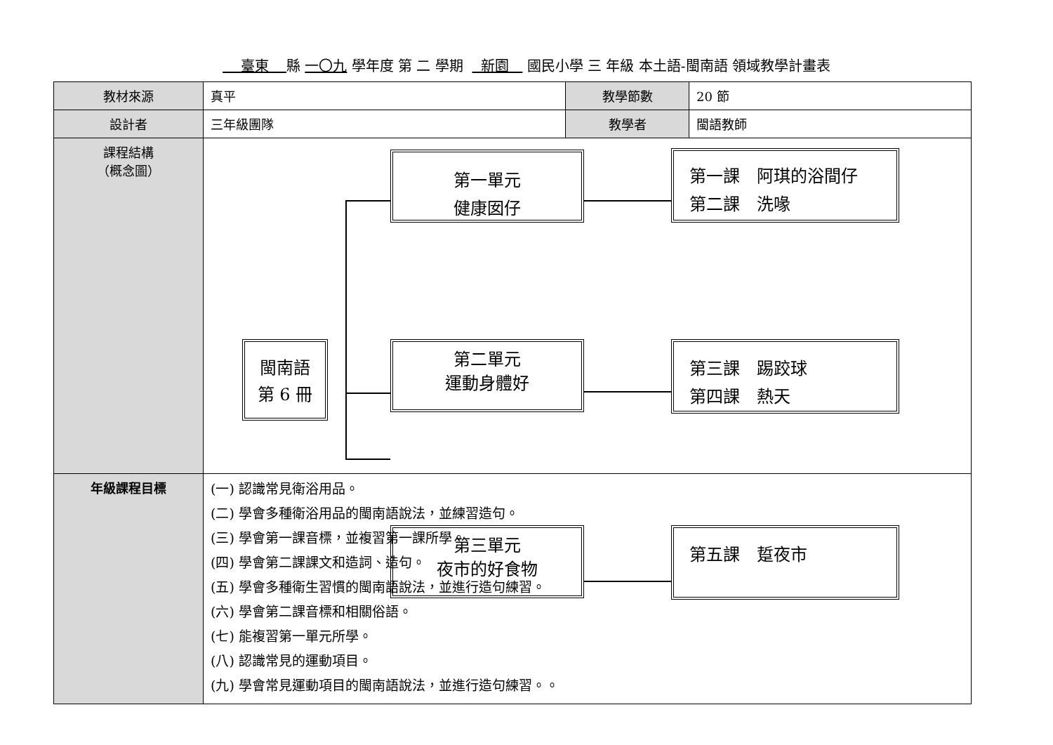臺東 縣 一〇九 學年度 第 二 學期 新園 國民小學 三 年級 本土語-閩南語 領域教學計畫表
| 教材來源 | 真平 | 教學節數 | 20 節 |
| 設計者 | 三年級團隊 | 教學者 | 閩語教師 |
| 課程結構 （概念圖） | 閩南語 第 6 冊 第一單元 健康囡仔 第二單元 運動身體好 第三單元 夜市的好食物 第一課 阿琪的浴間仔 第二課 洗喙 第三課 踢跤球 第四課 熱天 第五課 踅夜市 | | |
| 年級課程目標 | (一) 認識常見衛浴用品。 (二) 學會多種衛浴用品的閩南語說法，並練習造句。 (三) 學會第一課音標，並複習第一課所學。 (四) 學會第二課課文和造詞、造句。 (五) 學會多種衛生習慣的閩南語說法，並進行造句練習。 (六) 學會第二課音標和相關俗語。 (七) 能複習第一單元所學。 (八) 認識常見的運動項目。 (九) 學會常見運動項目的閩南語說法，並進行造句練習。。 | | |